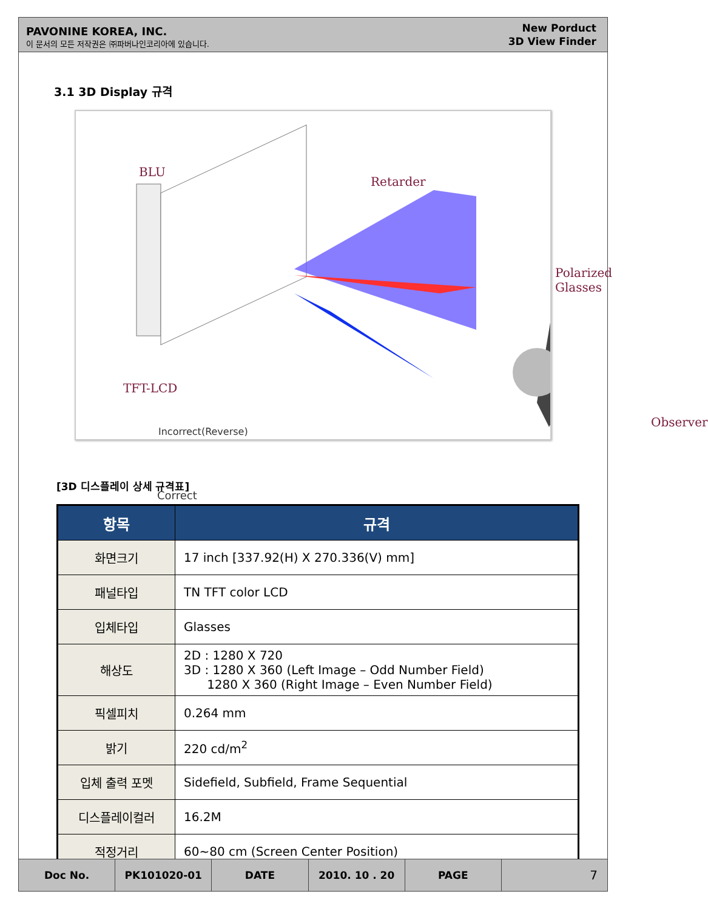PAVONINE KOREA, INC.
이 문서의 모든 저작권은 ㈜파버나인코리아에 있습니다.
New Porduct
3D View Finder
3.1 3D Display 규격
BLU
Retarder
Polarized Glasses
TFT-LCD
Observer
Incorrect(Reverse)
Correct
[3D 디스플레이 상세 규격표]
| 항목 | 규격 |
| --- | --- |
| 화면크기 | 17 inch [337.92(H) X 270.336(V) mm] |
| 패널타입 | TN TFT color LCD |
| 입체타입 | Glasses |
| 해상도 | 2D : 1280 X 720 3D : 1280 X 360 (Left Image – Odd Number Field) 1280 X 360 (Right Image – Even Number Field) |
| 픽셀피치 | 0.264 mm |
| 밝기 | 220 cd/m<sup>2</sup> |
| 입체 출력 포멧 | Sidefield, Subfield, Frame Sequential |
| 디스플레이컬러 | 16.2M |
| 적정거리 | 60~80 cm (Screen Center Position) |
Doc No. PK101020-01 DATE 2010. 10 . 20 PAGE
7